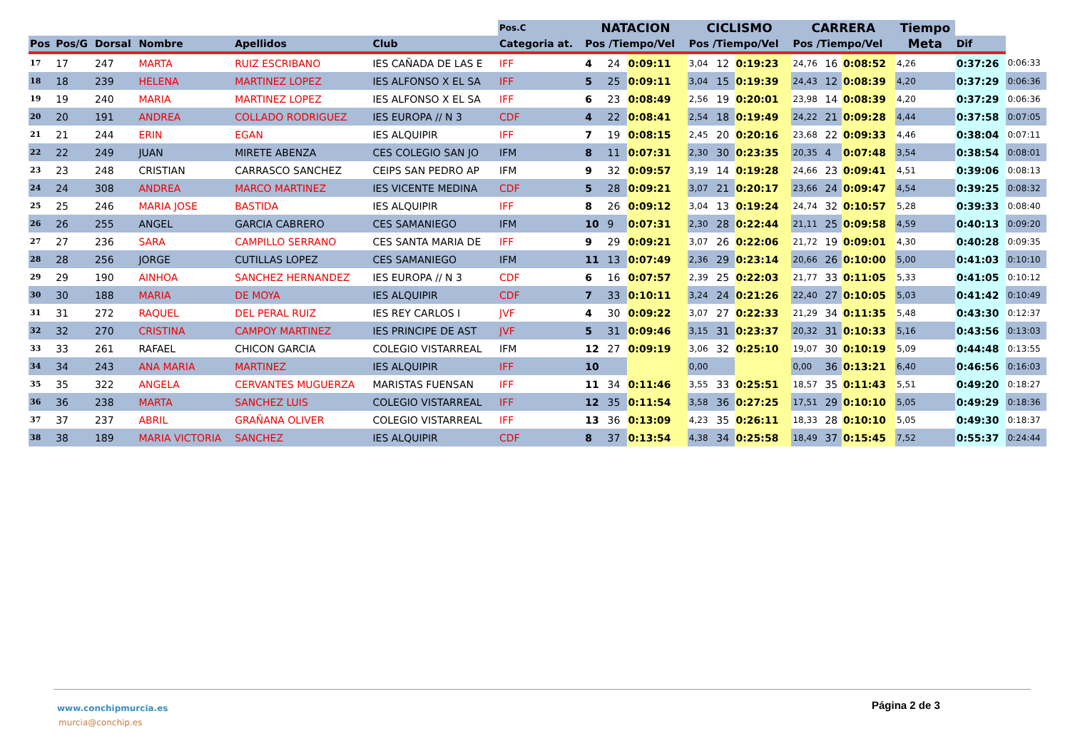| | | | | | | Pos.C | NATACION | | | CICLISMO | | | CARRERA | | | Tiempo | | |
| --- | --- | --- | --- | --- | --- | --- | --- | --- | --- | --- | --- | --- | --- | --- | --- | --- | --- | --- |
| Pos | Pos/G | Dorsal | Nombre | Apellidos | Club | Categoria at. | Pos /Tiempo/Vel | | | Pos /Tiempo/Vel | | | Pos /Tiempo/Vel | | | Meta | Dif | |
| 17 | 17 | 247 | MARTA | RUIZ ESCRIBANO | IES CAÑADA DE LAS E | IFF | 4 | 24 | 0:09:11 | 3,04 | 12 | 0:19:23 | 24,76 | 16 | 0:08:52 | 4,26 | 0:37:26 | 0:06:33 |
| 18 | 18 | 239 | HELENA | MARTINEZ LOPEZ | IES ALFONSO X EL SA | IFF | 5 | 25 | 0:09:11 | 3,04 | 15 | 0:19:39 | 24,43 | 12 | 0:08:39 | 4,20 | 0:37:29 | 0:06:36 |
| 19 | 19 | 240 | MARIA | MARTINEZ LOPEZ | IES ALFONSO X EL SA | IFF | 6 | 23 | 0:08:49 | 2,56 | 19 | 0:20:01 | 23,98 | 14 | 0:08:39 | 4,20 | 0:37:29 | 0:06:36 |
| 20 | 20 | 191 | ANDREA | COLLADO RODRIGUEZ | IES EUROPA // N 3 | CDF | 4 | 22 | 0:08:41 | 2,54 | 18 | 0:19:49 | 24,22 | 21 | 0:09:28 | 4,44 | 0:37:58 | 0:07:05 |
| 21 | 21 | 244 | ERIN | EGAN | IES ALQUIPIR | IFF | 7 | 19 | 0:08:15 | 2,45 | 20 | 0:20:16 | 23,68 | 22 | 0:09:33 | 4,46 | 0:38:04 | 0:07:11 |
| 22 | 22 | 249 | JUAN | MIRETE ABENZA | CES COLEGIO SAN JO | IFM | 8 | 11 | 0:07:31 | 2,30 | 30 | 0:23:35 | 20,35 | 4 | 0:07:48 | 3,54 | 0:38:54 | 0:08:01 |
| 23 | 23 | 248 | CRISTIAN | CARRASCO SANCHEZ | CEIPS SAN PEDRO AP | IFM | 9 | 32 | 0:09:57 | 3,19 | 14 | 0:19:28 | 24,66 | 23 | 0:09:41 | 4,51 | 0:39:06 | 0:08:13 |
| 24 | 24 | 308 | ANDREA | MARCO MARTINEZ | IES VICENTE MEDINA | CDF | 5 | 28 | 0:09:21 | 3,07 | 21 | 0:20:17 | 23,66 | 24 | 0:09:47 | 4,54 | 0:39:25 | 0:08:32 |
| 25 | 25 | 246 | MARIA JOSE | BASTIDA | IES ALQUIPIR | IFF | 8 | 26 | 0:09:12 | 3,04 | 13 | 0:19:24 | 24,74 | 32 | 0:10:57 | 5,28 | 0:39:33 | 0:08:40 |
| 26 | 26 | 255 | ANGEL | GARCIA CABRERO | CES SAMANIEGO | IFM | 10 | 9 | 0:07:31 | 2,30 | 28 | 0:22:44 | 21,11 | 25 | 0:09:58 | 4,59 | 0:40:13 | 0:09:20 |
| 27 | 27 | 236 | SARA | CAMPILLO SERRANO | CES SANTA MARIA DE | IFF | 9 | 29 | 0:09:21 | 3,07 | 26 | 0:22:06 | 21,72 | 19 | 0:09:01 | 4,30 | 0:40:28 | 0:09:35 |
| 28 | 28 | 256 | JORGE | CUTILLAS LOPEZ | CES SAMANIEGO | IFM | 11 | 13 | 0:07:49 | 2,36 | 29 | 0:23:14 | 20,66 | 26 | 0:10:00 | 5,00 | 0:41:03 | 0:10:10 |
| 29 | 29 | 190 | AINHOA | SANCHEZ HERNANDEZ | IES EUROPA // N 3 | CDF | 6 | 16 | 0:07:57 | 2,39 | 25 | 0:22:03 | 21,77 | 33 | 0:11:05 | 5,33 | 0:41:05 | 0:10:12 |
| 30 | 30 | 188 | MARIA | DE MOYA | IES ALQUIPIR | CDF | 7 | 33 | 0:10:11 | 3,24 | 24 | 0:21:26 | 22,40 | 27 | 0:10:05 | 5,03 | 0:41:42 | 0:10:49 |
| 31 | 31 | 272 | RAQUEL | DEL PERAL RUIZ | IES REY CARLOS I | JVF | 4 | 30 | 0:09:22 | 3,07 | 27 | 0:22:33 | 21,29 | 34 | 0:11:35 | 5,48 | 0:43:30 | 0:12:37 |
| 32 | 32 | 270 | CRISTINA | CAMPOY MARTINEZ | IES PRINCIPE DE AST | JVF | 5 | 31 | 0:09:46 | 3,15 | 31 | 0:23:37 | 20,32 | 31 | 0:10:33 | 5,16 | 0:43:56 | 0:13:03 |
| 33 | 33 | 261 | RAFAEL | CHICON GARCIA | COLEGIO VISTARREAL | IFM | 12 | 27 | 0:09:19 | 3,06 | 32 | 0:25:10 | 19,07 | 30 | 0:10:19 | 5,09 | 0:44:48 | 0:13:55 |
| 34 | 34 | 243 | ANA MARIA | MARTINEZ | IES ALQUIPIR | IFF | 10 | | | 0,00 | | | 0,00 | 36 | 0:13:21 | 6,40 | 0:46:56 | 0:16:03 |
| 35 | 35 | 322 | ANGELA | CERVANTES MUGUERZA | MARISTAS FUENSAN | IFF | 11 | 34 | 0:11:46 | 3,55 | 33 | 0:25:51 | 18,57 | 35 | 0:11:43 | 5,51 | 0:49:20 | 0:18:27 |
| 36 | 36 | 238 | MARTA | SANCHEZ LUIS | COLEGIO VISTARREAL | IFF | 12 | 35 | 0:11:54 | 3,58 | 36 | 0:27:25 | 17,51 | 29 | 0:10:10 | 5,05 | 0:49:29 | 0:18:36 |
| 37 | 37 | 237 | ABRIL | GRAÑANA OLIVER | COLEGIO VISTARREAL | IFF | 13 | 36 | 0:13:09 | 4,23 | 35 | 0:26:11 | 18,33 | 28 | 0:10:10 | 5,05 | 0:49:30 | 0:18:37 |
| 38 | 38 | 189 | MARIA VICTORIA | SANCHEZ | IES ALQUIPIR | CDF | 8 | 37 | 0:13:54 | 4,38 | 34 | 0:25:58 | 18,49 | 37 | 0:15:45 | 7,52 | 0:55:37 | 0:24:44 |
www.conchipmurcia.es
murcia@conchip.es
Página 2 de 3